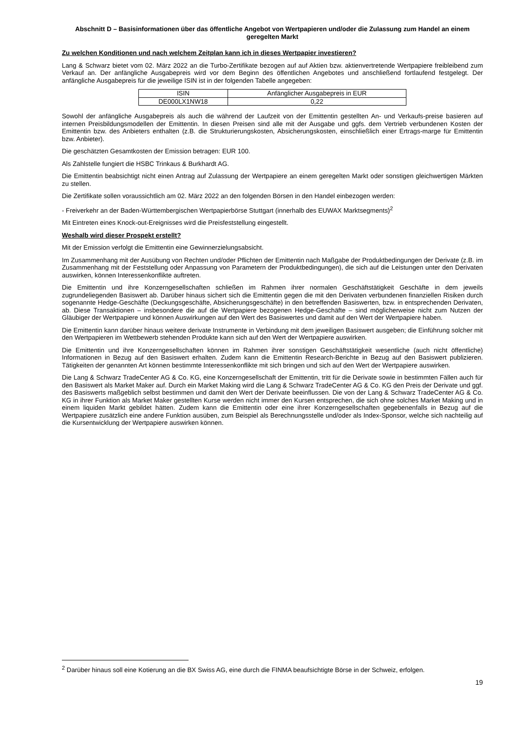Abschnitt D – Basisinformationen über das öffentliche Angebot von Wertpapieren und/oder die Zulassung zum Handel an einem geregelten Markt
Zu welchen Konditionen und nach welchem Zeitplan kann ich in dieses Wertpapier investieren?
Lang & Schwarz bietet vom 02. März 2022 an die Turbo-Zertifikate bezogen auf auf Aktien bzw. aktienvertretende Wertpapiere freibleibend zum Verkauf an. Der anfängliche Ausgabepreis wird vor dem Beginn des öffentlichen Angebotes und anschließend fortlaufend festgelegt. Der anfängliche Ausgabepreis für die jeweilige ISIN ist in der folgenden Tabelle angegeben:
| ISIN | Anfänglicher Ausgabepreis in EUR |
| --- | --- |
| DE000LX1NW18 | 0,22 |
Sowohl der anfängliche Ausgabepreis als auch die während der Laufzeit von der Emittentin gestellten An- und Verkaufs-preise basieren auf internen Preisbildungsmodellen der Emittentin. In diesen Preisen sind alle mit der Ausgabe und ggfs. dem Vertrieb verbundenen Kosten der Emittentin bzw. des Anbieters enthalten (z.B. die Strukturierungskosten, Absicherungskosten, einschließlich einer Ertrags-marge für Emittentin bzw. Anbieter).
Die geschätzten Gesamtkosten der Emission betragen: EUR 100.
Als Zahlstelle fungiert die HSBC Trinkaus & Burkhardt AG.
Die Emittentin beabsichtigt nicht einen Antrag auf Zulassung der Wertpapiere an einem geregelten Markt oder sonstigen gleichwertigen Märkten zu stellen.
Die Zertifikate sollen voraussichtlich am 02. März 2022 an den folgenden Börsen in den Handel einbezogen werden:
- Freiverkehr an der Baden-Württembergischen Wertpapierbörse Stuttgart (innerhalb des EUWAX Marktsegments)<sup>2</sup>
Mit Eintreten eines Knock-out-Ereignisses wird die Preisfeststellung eingestellt.
Weshalb wird dieser Prospekt erstellt?
Mit der Emission verfolgt die Emittentin eine Gewinnerzielungsabsicht.
Im Zusammenhang mit der Ausübung von Rechten und/oder Pflichten der Emittentin nach Maßgabe der Produktbedingungen der Derivate (z.B. im Zusammenhang mit der Feststellung oder Anpassung von Parametern der Produktbedingungen), die sich auf die Leistungen unter den Derivaten auswirken, können Interessenkonflikte auftreten.
Die Emittentin und ihre Konzerngesellschaften schließen im Rahmen ihrer normalen Geschäftstätigkeit Geschäfte in dem jeweils zugrundeliegenden Basiswert ab. Darüber hinaus sichert sich die Emittentin gegen die mit den Derivaten verbundenen finanziellen Risiken durch sogenannte Hedge-Geschäfte (Deckungsgeschäfte, Absicherungsgeschäfte) in den betreffenden Basiswerten, bzw. in entsprechenden Derivaten, ab. Diese Transaktionen – insbesondere die auf die Wertpapiere bezogenen Hedge-Geschäfte – sind möglicherweise nicht zum Nutzen der Gläubiger der Wertpapiere und können Auswirkungen auf den Wert des Basiswertes und damit auf den Wert der Wertpapiere haben.
Die Emittentin kann darüber hinaus weitere derivate Instrumente in Verbindung mit dem jeweiligen Basiswert ausgeben; die Einführung solcher mit den Wertpapieren im Wettbewerb stehenden Produkte kann sich auf den Wert der Wertpapiere auswirken.
Die Emittentin und ihre Konzerngesellschaften können im Rahmen ihrer sonstigen Geschäftstätigkeit wesentliche (auch nicht öffentliche) Informationen in Bezug auf den Basiswert erhalten. Zudem kann die Emittentin Research-Berichte in Bezug auf den Basiswert publizieren. Tätigkeiten der genannten Art können bestimmte Interessenkonflikte mit sich bringen und sich auf den Wert der Wertpapiere auswirken.
Die Lang & Schwarz TradeCenter AG & Co. KG, eine Konzerngesellschaft der Emittentin, tritt für die Derivate sowie in bestimmten Fällen auch für den Basiswert als Market Maker auf. Durch ein Market Making wird die Lang & Schwarz TradeCenter AG & Co. KG den Preis der Derivate und ggf. des Basiswerts maßgeblich selbst bestimmen und damit den Wert der Derivate beeinflussen. Die von der Lang & Schwarz TradeCenter AG & Co. KG in ihrer Funktion als Market Maker gestellten Kurse werden nicht immer den Kursen entsprechen, die sich ohne solches Market Making und in einem liquiden Markt gebildet hätten. Zudem kann die Emittentin oder eine ihrer Konzerngesellschaften gegebenenfalls in Bezug auf die Wertpapiere zusätzlich eine andere Funktion ausüben, zum Beispiel als Berechnungsstelle und/oder als Index-Sponsor, welche sich nachteilig auf die Kursentwicklung der Wertpapiere auswirken können.
<sup>2</sup> Darüber hinaus soll eine Kotierung an die BX Swiss AG, eine durch die FINMA beaufsichtigte Börse in der Schweiz, erfolgen.
19